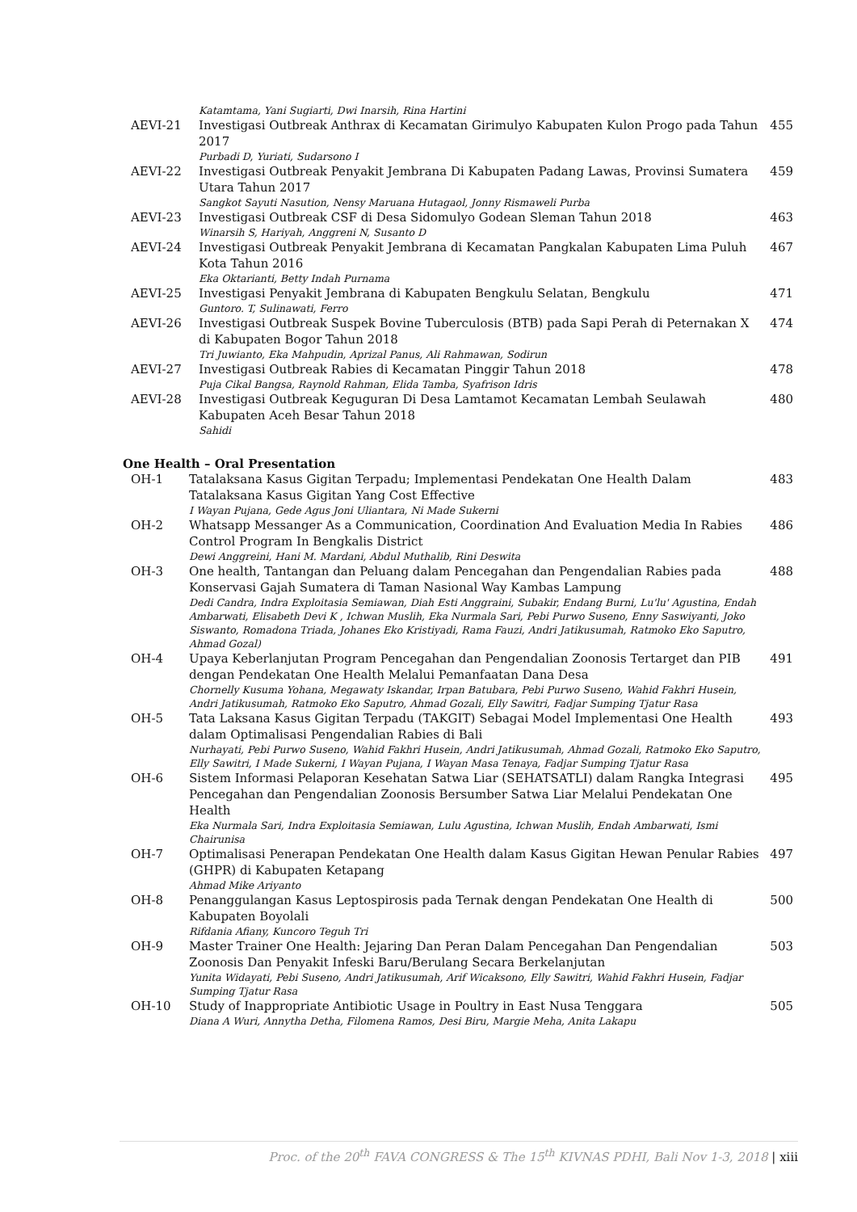| | Katamtama, Yani Sugiarti, Dwi Inarsih, Rina Hartini | |
| AEVI-21 | Investigasi Outbreak Anthrax di Kecamatan Girimulyo Kabupaten Kulon Progo pada Tahun 2017 Purbadi D, Yuriati, Sudarsono I | 455 |
| AEVI-22 | Investigasi Outbreak Penyakit Jembrana Di Kabupaten Padang Lawas, Provinsi Sumatera Utara Tahun 2017 Sangkot Sayuti Nasution, Nensy Maruana Hutagaol, Jonny Rismaweli Purba | 459 |
| AEVI-23 | Investigasi Outbreak CSF di Desa Sidomulyo Godean Sleman Tahun 2018 Winarsih S, Hariyah, Anggreni N, Susanto D | 463 |
| AEVI-24 | Investigasi Outbreak Penyakit Jembrana di Kecamatan Pangkalan Kabupaten Lima Puluh Kota Tahun 2016 Eka Oktarianti, Betty Indah Purnama | 467 |
| AEVI-25 | Investigasi Penyakit Jembrana di Kabupaten Bengkulu Selatan, Bengkulu Guntoro. T, Sulinawati, Ferro | 471 |
| AEVI-26 | Investigasi Outbreak Suspek Bovine Tuberculosis (BTB) pada Sapi Perah di Peternakan X di Kabupaten Bogor Tahun 2018 Tri Juwianto, Eka Mahpudin, Aprizal Panus, Ali Rahmawan, Sodirun | 474 |
| AEVI-27 | Investigasi Outbreak Rabies di Kecamatan Pinggir Tahun 2018 Puja Cikal Bangsa, Raynold Rahman, Elida Tamba, Syafrison Idris | 478 |
| AEVI-28 | Investigasi Outbreak Keguguran Di Desa Lamtamot Kecamatan Lembah Seulawah Kabupaten Aceh Besar Tahun 2018 Sahidi | 480 |
One Health – Oral Presentation
| OH-1 | Tatalaksana Kasus Gigitan Terpadu; Implementasi Pendekatan One Health Dalam Tatalaksana Kasus Gigitan Yang Cost Effective I Wayan Pujana, Gede Agus Joni Uliantara, Ni Made Sukerni | 483 |
| OH-2 | Whatsapp Messanger As a Communication, Coordination And Evaluation Media In Rabies Control Program In Bengkalis District Dewi Anggreini, Hani M. Mardani, Abdul Muthalib, Rini Deswita | 486 |
| OH-3 | One health, Tantangan dan Peluang dalam Pencegahan dan Pengendalian Rabies pada Konservasi Gajah Sumatera di Taman Nasional Way Kambas Lampung Dedi Candra, Indra Exploitasia Semiawan, Diah Esti Anggraini, Subakir, Endang Burni, Lu'lu' Agustina, Endah Ambarwati, Elisabeth Devi K , Ichwan Muslih, Eka Nurmala Sari, Pebi Purwo Suseno, Enny Saswiyanti, Joko Siswanto, Romadona Triada, Johanes Eko Kristiyadi, Rama Fauzi, Andri Jatikusumah, Ratmoko Eko Saputro, Ahmad Gozal) | 488 |
| OH-4 | Upaya Keberlanjutan Program Pencegahan dan Pengendalian Zoonosis Tertarget dan PIB dengan Pendekatan One Health Melalui Pemanfaatan Dana Desa Chornelly Kusuma Yohana, Megawaty Iskandar, Irpan Batubara, Pebi Purwo Suseno, Wahid Fakhri Husein, Andri Jatikusumah, Ratmoko Eko Saputro, Ahmad Gozali, Elly Sawitri, Fadjar Sumping Tjatur Rasa | 491 |
| OH-5 | Tata Laksana Kasus Gigitan Terpadu (TAKGIT) Sebagai Model Implementasi One Health dalam Optimalisasi Pengendalian Rabies di Bali Nurhayati, Pebi Purwo Suseno, Wahid Fakhri Husein, Andri Jatikusumah, Ahmad Gozali, Ratmoko Eko Saputro, Elly Sawitri, I Made Sukerni, I Wayan Pujana, I Wayan Masa Tenaya, Fadjar Sumping Tjatur Rasa | 493 |
| OH-6 | Sistem Informasi Pelaporan Kesehatan Satwa Liar (SEHATSATLI) dalam Rangka Integrasi Pencegahan dan Pengendalian Zoonosis Bersumber Satwa Liar Melalui Pendekatan One Health Eka Nurmala Sari, Indra Exploitasia Semiawan, Lulu Agustina, Ichwan Muslih, Endah Ambarwati, Ismi Chairunisa | 495 |
| OH-7 | Optimalisasi Penerapan Pendekatan One Health dalam Kasus Gigitan Hewan Penular Rabies (GHPR) di Kabupaten Ketapang Ahmad Mike Ariyanto | 497 |
| OH-8 | Penanggulangan Kasus Leptospirosis pada Ternak dengan Pendekatan One Health di Kabupaten Boyolali Rifdania Afiany, Kuncoro Teguh Tri | 500 |
| OH-9 | Master Trainer One Health: Jejaring Dan Peran Dalam Pencegahan Dan Pengendalian Zoonosis Dan Penyakit Infeski Baru/Berulang Secara Berkelanjutan Yunita Widayati, Pebi Suseno, Andri Jatikusumah, Arif Wicaksono, Elly Sawitri, Wahid Fakhri Husein, Fadjar Sumping Tjatur Rasa | 503 |
| OH-10 | Study of Inappropriate Antibiotic Usage in Poultry in East Nusa Tenggara Diana A Wuri, Annytha Detha, Filomena Ramos, Desi Biru, Margie Meha, Anita Lakapu | 505 |
Proc. of the 20<sup>th</sup> FAVA CONGRESS & The 15<sup>th</sup> KIVNAS PDHI, Bali Nov 1-3, 2018 | xiii